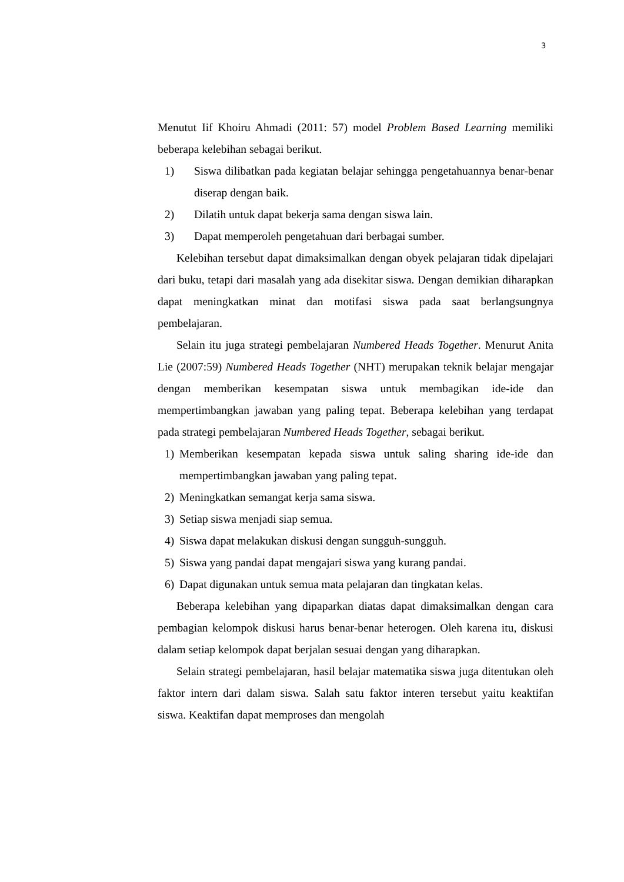3
Menutut Iif Khoiru Ahmadi (2011: 57) model Problem Based Learning memiliki beberapa kelebihan sebagai berikut.
1) Siswa dilibatkan pada kegiatan belajar sehingga pengetahuannya benar-benar diserap dengan baik.
2) Dilatih untuk dapat bekerja sama dengan siswa lain.
3) Dapat memperoleh pengetahuan dari berbagai sumber.
Kelebihan tersebut dapat dimaksimalkan dengan obyek pelajaran tidak dipelajari dari buku, tetapi dari masalah yang ada disekitar siswa. Dengan demikian diharapkan dapat meningkatkan minat dan motifasi siswa pada saat berlangsungnya pembelajaran.
Selain itu juga strategi pembelajaran Numbered Heads Together. Menurut Anita Lie (2007:59) Numbered Heads Together (NHT) merupakan teknik belajar mengajar dengan memberikan kesempatan siswa untuk membagikan ide-ide dan mempertimbangkan jawaban yang paling tepat. Beberapa kelebihan yang terdapat pada strategi pembelajaran Numbered Heads Together, sebagai berikut.
1) Memberikan kesempatan kepada siswa untuk saling sharing ide-ide dan mempertimbangkan jawaban yang paling tepat.
2) Meningkatkan semangat kerja sama siswa.
3) Setiap siswa menjadi siap semua.
4) Siswa dapat melakukan diskusi dengan sungguh-sungguh.
5) Siswa yang pandai dapat mengajari siswa yang kurang pandai.
6) Dapat digunakan untuk semua mata pelajaran dan tingkatan kelas.
Beberapa kelebihan yang dipaparkan diatas dapat dimaksimalkan dengan cara pembagian kelompok diskusi harus benar-benar heterogen. Oleh karena itu, diskusi dalam setiap kelompok dapat berjalan sesuai dengan yang diharapkan.
Selain strategi pembelajaran, hasil belajar matematika siswa juga ditentukan oleh faktor intern dari dalam siswa. Salah satu faktor interen tersebut yaitu keaktifan siswa. Keaktifan dapat memproses dan mengolah